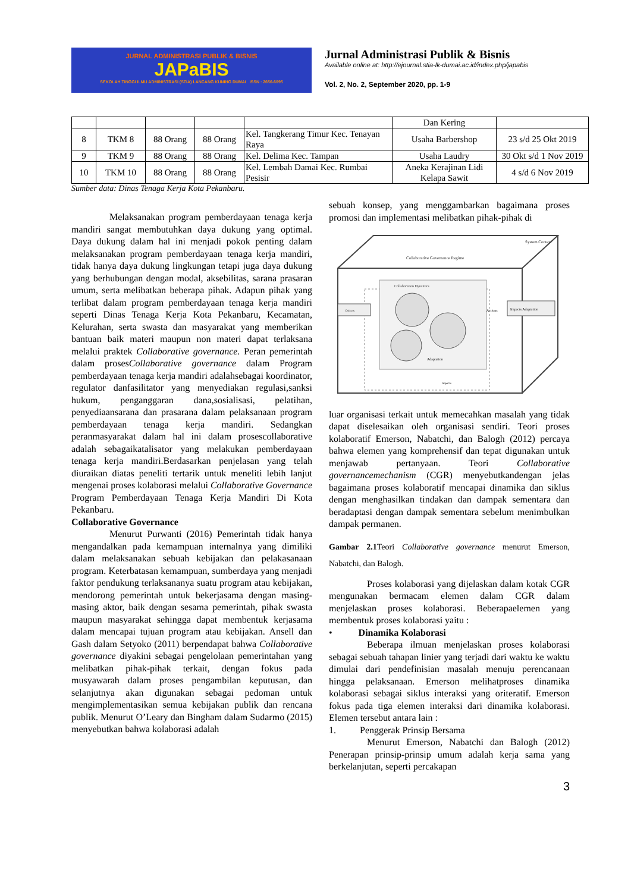JURNAL ADMINISTRASI PUBLIK & BISNIS
JAPaBIS
SEKOLAH TINGGI ILMU ADMINISTRASI (STIA) LANCANG KUNING DUMAI ISSN : 2656-6095
Jurnal Administrasi Publik & Bisnis
Available online at: http://ejournal.stia-lk-dumai.ac.id/index.php/japabis
Vol. 2, No. 2, September 2020, pp. 1-9
| | | | | | Dan Kering | |
| 8 | TKM 8 | 88 Orang | 88 Orang | Kel. Tangkerang Timur Kec. Tenayan Raya | Usaha Barbershop | 23 s/d 25 Okt 2019 |
| 9 | TKM 9 | 88 Orang | 88 Orang | Kel. Delima Kec. Tampan | Usaha Laudry | 30 Okt s/d 1 Nov 2019 |
| 10 | TKM 10 | 88 Orang | 88 Orang | Kel. Lembah Damai Kec. Rumbai Pesisir | Aneka Kerajinan Lidi Kelapa Sawit | 4 s/d 6 Nov 2019 |
Sumber data: Dinas Tenaga Kerja Kota Pekanbaru.
Melaksanakan program pemberdayaan tenaga kerja mandiri sangat membutuhkan daya dukung yang optimal. Daya dukung dalam hal ini menjadi pokok penting dalam melaksanakan program pemberdayaan tenaga kerja mandiri, tidak hanya daya dukung lingkungan tetapi juga daya dukung yang berhubungan dengan modal, aksebilitas, sarana prasaran umum, serta melibatkan beberapa pihak. Adapun pihak yang terlibat dalam program pemberdayaan tenaga kerja mandiri seperti Dinas Tenaga Kerja Kota Pekanbaru, Kecamatan, Kelurahan, serta swasta dan masyarakat yang memberikan bantuan baik materi maupun non materi dapat terlaksana melalui praktek Collaborative governance. Peran pemerintah dalam prosesCollaborative governance dalam Program pemberdayaan tenaga kerja mandiri adalahsebagai koordinator, regulator danfasilitator yang menyediakan regulasi,sanksi hukum, penganggaran dana,sosialisasi, pelatihan, penyediaansarana dan prasarana dalam pelaksanaan program pemberdayaan tenaga kerja mandiri. Sedangkan peranmasyarakat dalam hal ini dalam prosescollaborative adalah sebagaikatalisator yang melakukan pemberdayaan tenaga kerja mandiri.Berdasarkan penjelasan yang telah diuraikan diatas peneliti tertarik untuk meneliti lebih lanjut mengenai proses kolaborasi melalui Collaborative Governance Program Pemberdayaan Tenaga Kerja Mandiri Di Kota Pekanbaru.
Collaborative Governance
Menurut Purwanti (2016) Pemerintah tidak hanya mengandalkan pada kemampuan internalnya yang dimiliki dalam melaksanakan sebuah kebijakan dan pelakasanaan program. Keterbatasan kemampuan, sumberdaya yang menjadi faktor pendukung terlaksananya suatu program atau kebijakan, mendorong pemerintah untuk bekerjasama dengan masing-masing aktor, baik dengan sesama pemerintah, pihak swasta maupun masyarakat sehingga dapat membentuk kerjasama dalam mencapai tujuan program atau kebijakan. Ansell dan Gash dalam Setyoko (2011) berpendapat bahwa Collaborative governance diyakini sebagai pengelolaan pemerintahan yang melibatkan pihak-pihak terkait, dengan fokus pada musyawarah dalam proses pengambilan keputusan, dan selanjutnya akan digunakan sebagai pedoman untuk mengimplementasikan semua kebijakan publik dan rencana publik. Menurut O’Leary dan Bingham dalam Sudarmo (2015) menyebutkan bahwa kolaborasi adalah
sebuah konsep, yang menggambarkan bagaimana proses promosi dan implementasi melibatkan pihak-pihak di
System Context
Collaborative Governance Regime
Collaboration Dynamics
Drivers
Actions
Impacts Adaptation
Adaptation
Impacts
luar organisasi terkait untuk memecahkan masalah yang tidak dapat diselesaikan oleh organisasi sendiri. Teori proses kolaboratif Emerson, Nabatchi, dan Balogh (2012) percaya bahwa elemen yang komprehensif dan tepat digunakan untuk menjawab pertanyaan. Teori Collaborative governancemechanism (CGR) menyebutkandengan jelas bagaimana proses kolaboratif mencapai dinamika dan siklus dengan menghasilkan tindakan dan dampak sementara dan beradaptasi dengan dampak sementara sebelum menimbulkan dampak permanen.
Gambar 2.1 Teori Collaborative governance menurut Emerson, Nabatchi, dan Balogh.
Proses kolaborasi yang dijelaskan dalam kotak CGR mengunakan bermacam elemen dalam CGR dalam menjelaskan proses kolaborasi. Beberapaelemen yang membentuk proses kolaborasi yaitu :
• Dinamika Kolaborasi
Beberapa ilmuan menjelaskan proses kolaborasi sebagai sebuah tahapan linier yang terjadi dari waktu ke waktu dimulai dari pendefinisian masalah menuju perencanaan hingga pelaksanaan. Emerson melihatproses dinamika kolaborasi sebagai siklus interaksi yang oriteratif. Emerson fokus pada tiga elemen interaksi dari dinamika kolaborasi. Elemen tersebut antara lain :
1. Penggerak Prinsip Bersama
Menurut Emerson, Nabatchi dan Balogh (2012) Penerapan prinsip-prinsip umum adalah kerja sama yang berkelanjutan, seperti percakapan
3